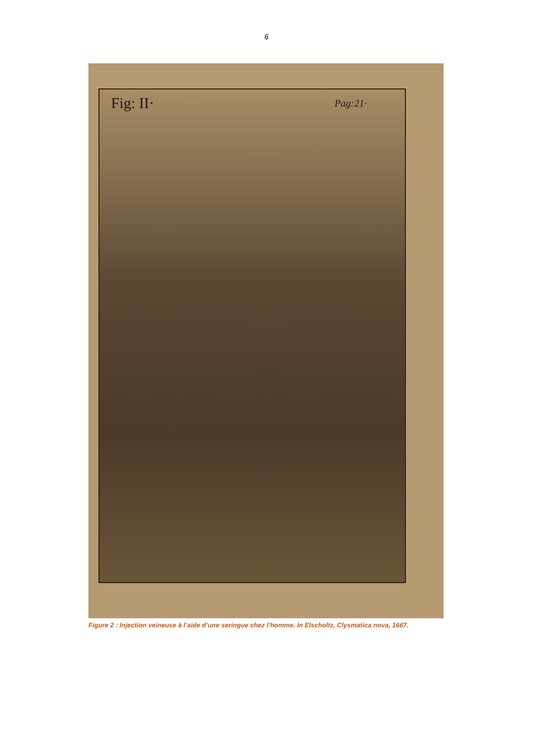6
Fig: II· Pag:21·
Figure 2 : Injection veineuse à l’aide d’une seringue chez l’homme. In Elscholtz, Clysmatica nova, 1667.